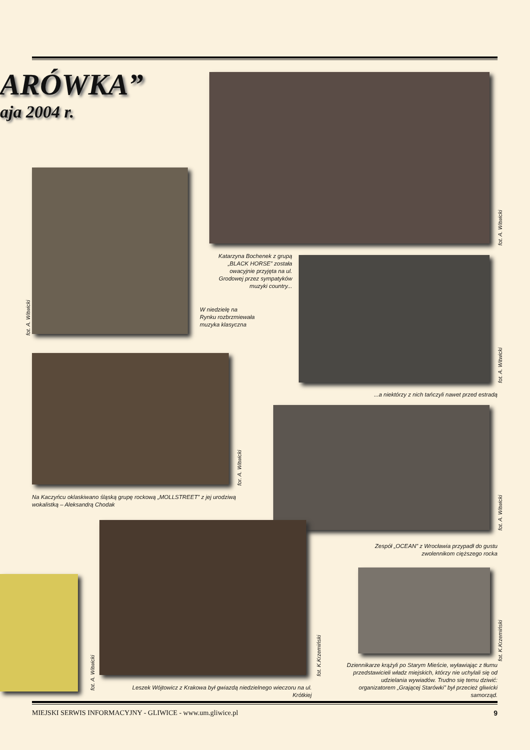ARÓWKA”
aja 2004 r.
fot. A. Witwicki
fot. A. Witwicki
Katarzyna Bochenek z grupą „BLACK HORSE” została owacyjnie przyjęta na ul. Grodowej przez sympatyków muzyki country...
fot. A. Witwicki
W niedzielę na Rynku rozbrzmiewała muzyka klasyczna
...a niektórzy z nich tańczyli nawet przed estradą
for. A. Witwicki
Na Kaczyńcu oklaskiwano śląską grupę rockową „MOLLSTREET” z jej urodziwą wokalistką – Aleksandrą Chodak
fot. A. Witwicki
Zespół „OCEAN” z Wrocławia przypadł do gustu zwolennikom cięższego rocka
fot. K.Krzemiński
fot. A. Witwicki
fot. K.Krzemiński
Leszek Wójtowicz z Krakowa był gwiazdą niedzielnego wieczoru na ul. Krótkiej
Dziennikarze krążyli po Starym Mieście, wyławiając z tłumu przedstawicieli władz miejskich, którzy nie uchylali się od udzielania wywiadów. Trudno się temu dziwić: organizatorem „Grającej Starówki” był przecież gliwicki samorząd.
MIEJSKI SERWIS INFORMACYJNY - GLIWICE - www.um.gliwice.pl 9